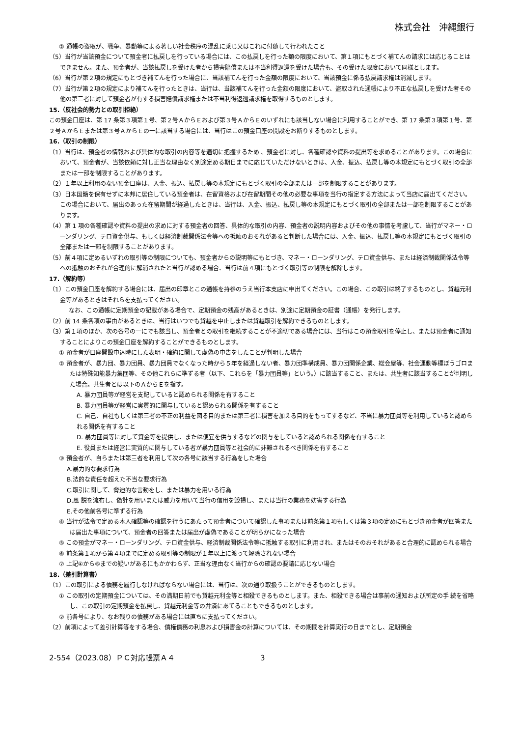株式会社　沖縄銀行
② 通帳の盗取が、戦争、暴動等による著しい社会秩序の混乱に乗じ又はこれに付随して行われたこと
（5）当行が当該預金について預金者に払戻しを行っている場合には、この払戻しを行った額の限度において、第１項にもとづく補てんの請求には応じることはできません。また、預金者が、当該払戻しを受けた者から損害賠償または不当利得返還を受けた場合も、その受けた限度において同様とします。
（6）当行が第２項の規定にもとづき補てんを行った場合に、当該補てんを行った金額の限度において、当該預金に係る払戻請求権は消滅します。
（7）当行が第２項の規定により補てんを行ったときは、当行は、当該補てんを行った金額の限度において、盗取された通帳により不正な払戻しを受けた者その他の第三者に対して預金者が有する損害賠償請求権または不当利得返還請求権を取得するものとします。
15.（反社会的勢力との取引拒絶）
この預金口座は、第 17 条第３項第１号、第２号ＡからＥおよび第３号ＡからＥのいずれにも該当しない場合に利用することができ、第 17 条第３項第１号、第２号ＡからＥまたは第３号ＡからＥの一に該当する場合には、当行はこの預金口座の開設をお断りするものとします。
16.（取引の制限）
（1）当行は、預金者の情報および具体的な取引の内容等を適切に把握するため 、預金者に対し、各種確認や資料の提出等を求めることがあります。この場合において、預金者が、当該依頼に対し正当な理由なく別途定める期日までに応じていただけないときは、入金、振込、払戻し等の本規定にもとづく取引の全部または一部を制限することがあります。
（2）１年以上利用のない預金口座は、入金、振込、払戻し等の本規定にもとづく取引の全部または一部を制限することがあります。
（3）日本国籍を保有せずに本邦に居住している預金者は、在留資格および在留期間その他の必要な事項を当行の指定する方法によって当店に届出てください。この場合において、届出のあった在留期間が経過したときは、当行は、入金、振込、払戻し等の本規定にもとづく取引の全部または一部を制限することがあります。
（4）第 1 項の各種確認や資料の提出の求めに対する預金者の回答、具体的な取引の内容、預金者の説明内容およびその他の事情を考慮して、当行がマネー・ローンダリング、テロ資金供与、もしくは経済制裁関係法令等への抵触のおそれがあると判断した場合には、入金、振込、払戻し等の本規定にもとづく取引の全部または一部を制限することがあります。
（5）前４項に定めるいずれの取引等の制限についても、預金者からの説明等にもとづき、マネー・ローンダリング、テロ資金供与、または経済制裁関係法令等への抵触のおそれが合理的に解消されたと当行が認める場合、当行は前４項にもとづく取引等の制限を解除します。
17.（解約等）
（1）この預金口座を解約する場合には、届出の印章とこの通帳を持参のうえ当行本支店に申出てください。この場合、この取引は終了するものとし、貸越元利金等があるときはそれらを支払ってください。
なお、この通帳に定期預金の記載がある場合で、定期預金の残高があるときは、別途に定期預金の証書（通帳）を発行します。
（2）前 14 条各項の事由があるときは、当行はいつでも貸越を中止しまたは貸越取引を解約できるものとします。
（3）第１項のほか、次の各号の一にでも該当し、預金者との取引を継続することが不適切である場合には、当行はこの預金取引を停止し、または預金者に通知することによりこの預金口座を解約することができるものとします。
① 預金者が口座開設申込時にした表明・確約に関して虚偽の申告をしたことが判明した場合
② 預金者が、暴力団、暴力団員、暴力団員でなくなった時から５年を経過しない者、暴力団準構成員、暴力団関係企業、総会屋等、社会運動等標ぼうゴロまたは特殊知能暴力集団等、その他これらに準ずる者（以下、これらを「暴力団員等」という。）に該当すること、または、共生者に該当することが判明した場合。共生者とは以下のＡからＥを指す。
A. 暴力団員等が経営を支配していると認められる関係を有すること
B. 暴力団員等が経営に実質的に関与していると認められる関係を有すること
C. 自己、自社もしくは第三者の不正の利益を図る目的または第三者に損害を加える目的をもってするなど、不当に暴力団員等を利用していると認められる関係を有すること
D. 暴力団員等に対して資金等を提供し、または便宜を供与するなどの関与をしていると認められる関係を有すること
E. 役員または経営に実質的に関与している者が暴力団員等と社会的に非難されるべき関係を有すること
③ 預金者が、自らまたは第三者を利用して次の各号に該当する行為をした場合
A.暴力的な要求行為
B.法的な責任を超えた不当な要求行為
C.取引に関して、脅迫的な言動をし、または暴力を用いる行為
D.風 説を流布し、偽計を用いまたは威力を用いて当行の信用を毀損し、または当行の業務を妨害する行為
E.その他前各号に準ずる行為
④ 当行が法令で定める本人確認等の確認を行うにあたって預金者について確認した事項または前条第１項もしくは第３項の定めにもとづき預金者が回答または届出た事項について、預金者の回答または届出が虚偽であることが明らかになった場合
⑤ この預金がマネー・ローンダリング、テロ資金供与、経済制裁関係法令等に抵触する取引に利用され、またはそのおそれがあると合理的に認められる場合
⑥ 前条第１項から第４項までに定める取引等の制限が１年以上に渡って解除されない場合
⑦ 上記④から⑥までの疑いがあるにもかかわらず、正当な理由なく当行からの確認の要請に応じない場合
18.（差引計算書）
（1）この取引による債務を履行しなければならない場合には、当行は、次の通り取扱うことができるものとします。
① この取引の定期預金については、その満期日前でも貸越元利金等と相殺できるものとします。また、相殺できる場合は事前の通知および所定の手 続を省略し、この取引の定期預金を払戻し、貸越元利金等の弁済にあてることもできるものとします。
② 前各号により、なお残りの債務がある場合には直ちに支払ってください。
（2）前項によって差引計算等をする場合、債権債務の利息および損害金の計算については、その期間を計算実行の日までとし、定期預金
2-554（2023.08）ＰＣ対応帳票Ａ４ 3